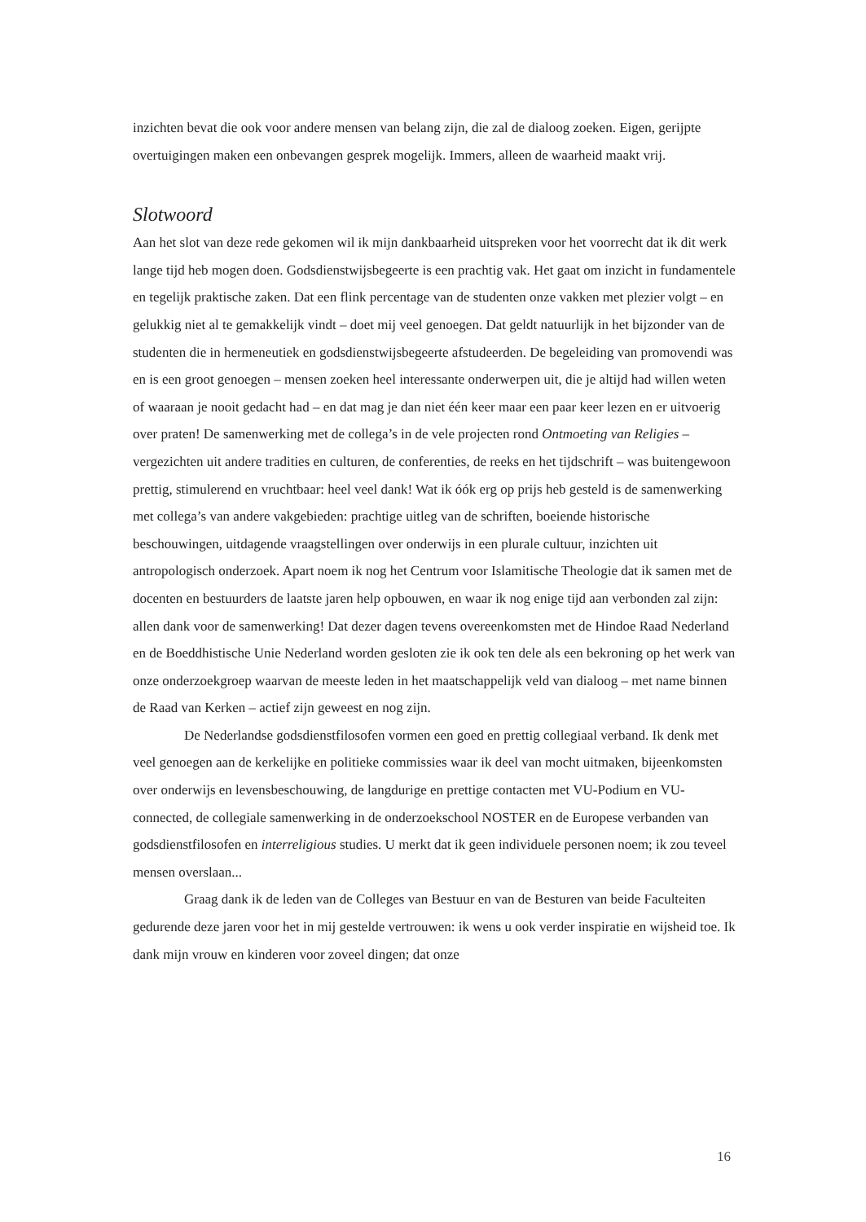inzichten bevat die ook voor andere mensen van belang zijn, die zal de dialoog zoeken. Eigen, gerijpte overtuigingen maken een onbevangen gesprek mogelijk. Immers, alleen de waarheid maakt vrij.
Slotwoord
Aan het slot van deze rede gekomen wil ik mijn dankbaarheid uitspreken voor het voorrecht dat ik dit werk lange tijd heb mogen doen. Godsdienstwijsbegeerte is een prachtig vak. Het gaat om inzicht in fundamentele en tegelijk praktische zaken. Dat een flink percentage van de studenten onze vakken met plezier volgt – en gelukkig niet al te gemakkelijk vindt – doet mij veel genoegen. Dat geldt natuurlijk in het bijzonder van de studenten die in hermeneutiek en godsdienstwijsbegeerte afstudeerden. De begeleiding van promovendi was en is een groot genoegen – mensen zoeken heel interessante onderwerpen uit, die je altijd had willen weten of waaraan je nooit gedacht had – en dat mag je dan niet één keer maar een paar keer lezen en er uitvoerig over praten! De samenwerking met de collega’s in de vele projecten rond Ontmoeting van Religies – vergezichten uit andere tradities en culturen, de conferenties, de reeks en het tijdschrift – was buitengewoon prettig, stimulerend en vruchtbaar: heel veel dank! Wat ik óók erg op prijs heb gesteld is de samenwerking met collega’s van andere vakgebieden: prachtige uitleg van de schriften, boeiende historische beschouwingen, uitdagende vraagstellingen over onderwijs in een plurale cultuur, inzichten uit antropologisch onderzoek. Apart noem ik nog het Centrum voor Islamitische Theologie dat ik samen met de docenten en bestuurders de laatste jaren help opbouwen, en waar ik nog enige tijd aan verbonden zal zijn: allen dank voor de samenwerking! Dat dezer dagen tevens overeenkomsten met de Hindoe Raad Nederland en de Boeddhistische Unie Nederland worden gesloten zie ik ook ten dele als een bekroning op het werk van onze onderzoekgroep waarvan de meeste leden in het maatschappelijk veld van dialoog – met name binnen de Raad van Kerken – actief zijn geweest en nog zijn.
De Nederlandse godsdienstfilosofen vormen een goed en prettig collegiaal verband. Ik denk met veel genoegen aan de kerkelijke en politieke commissies waar ik deel van mocht uitmaken, bijeenkomsten over onderwijs en levensbeschouwing, de langdurige en prettige contacten met VU-Podium en VU-connected, de collegiale samenwerking in de onderzoekschool NOSTER en de Europese verbanden van godsdienstfilosofen en interreligious studies. U merkt dat ik geen individuele personen noem; ik zou teveel mensen overslaan...
Graag dank ik de leden van de Colleges van Bestuur en van de Besturen van beide Faculteiten gedurende deze jaren voor het in mij gestelde vertrouwen: ik wens u ook verder inspiratie en wijsheid toe. Ik dank mijn vrouw en kinderen voor zoveel dingen; dat onze
16